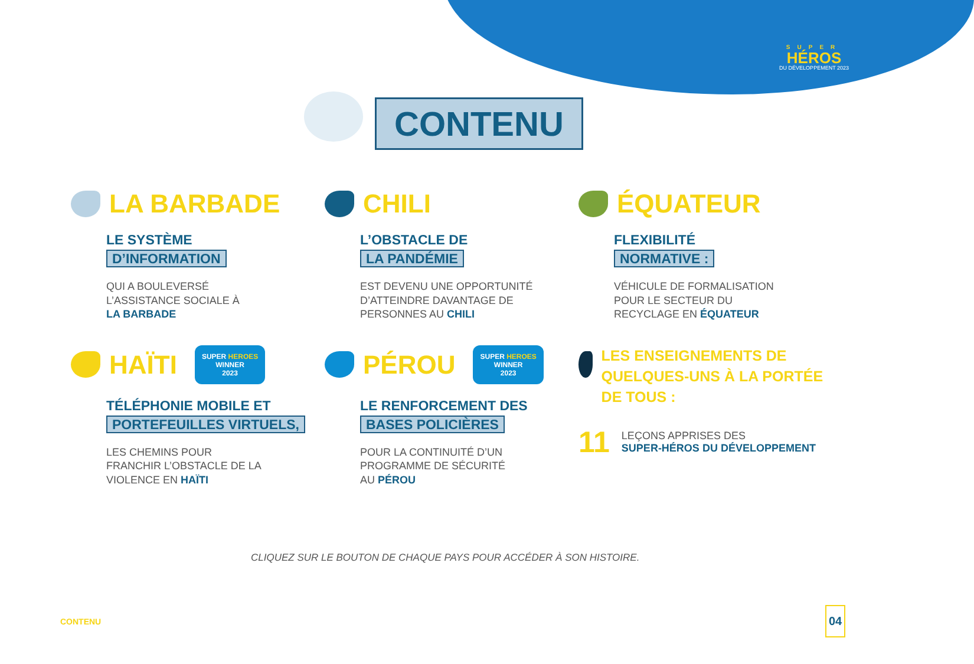SUPER
HÉROS
DU DÉVELOPPEMENT 2023
CONTENU
LA BARBADE
LE SYSTÈME
D’INFORMATION
QUI A BOULEVERSÉ
L’ASSISTANCE SOCIALE À
LA BARBADE
CHILI
L’OBSTACLE DE
LA PANDÉMIE
EST DEVENU UNE OPPORTUNITÉ
D’ATTEINDRE DAVANTAGE DE
PERSONNES AU CHILI
ÉQUATEUR
FLEXIBILITÉ
NORMATIVE :
VÉHICULE DE FORMALISATION
POUR LE SECTEUR DU
RECYCLAGE EN ÉQUATEUR
HAÏTI SUPER HEROES
WINNER
2023
TÉLÉPHONIE MOBILE ET
PORTEFEUILLES VIRTUELS,
LES CHEMINS POUR
FRANCHIR L’OBSTACLE DE LA
VIOLENCE EN HAÏTI
PÉROU SUPER HEROES
WINNER
2023
LE RENFORCEMENT DES
BASES POLICIÈRES
POUR LA CONTINUITÉ D’UN
PROGRAMME DE SÉCURITÉ
AU PÉROU
LES ENSEIGNEMENTS DE QUELQUES-UNS À LA PORTÉE DE TOUS :
11
LEÇONS APPRISES DES
SUPER-HÉROS DU DÉVELOPPEMENT
CLIQUEZ SUR LE BOUTON DE CHAQUE PAYS POUR ACCÉDER À SON HISTOIRE.
CONTENU
04